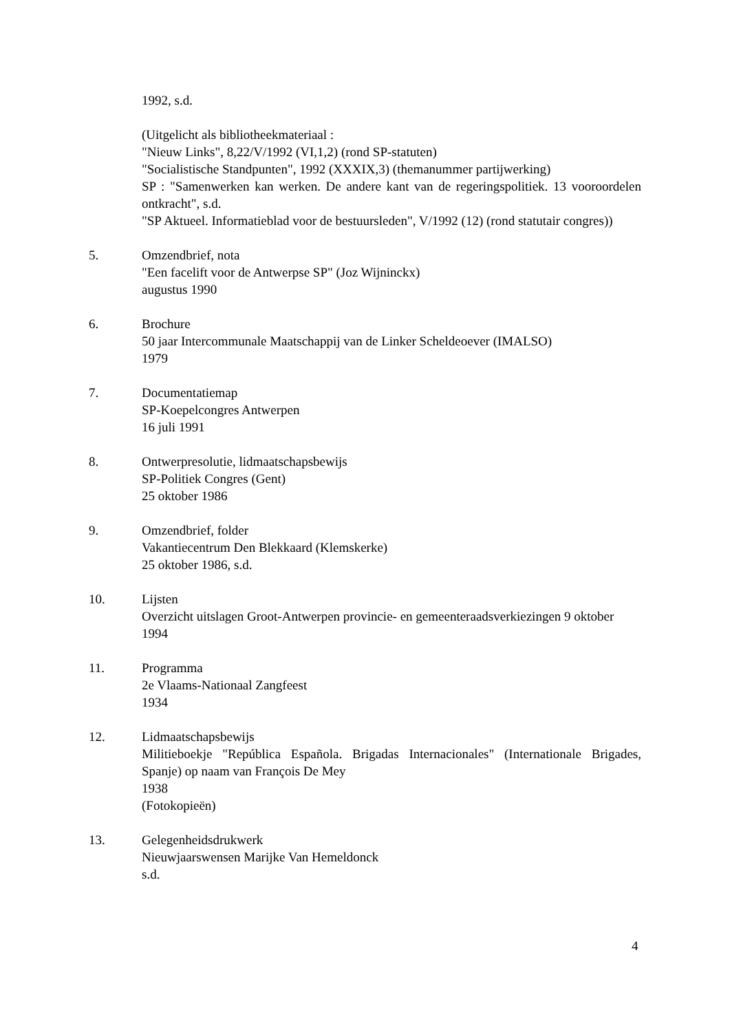1992, s.d.
(Uitgelicht als bibliotheekmateriaal :
"Nieuw Links", 8,22/V/1992 (VI,1,2) (rond SP-statuten)
"Socialistische Standpunten", 1992 (XXXIX,3) (themanummer partijwerking)
SP : "Samenwerken kan werken. De andere kant van de regeringspolitiek. 13 vooroordelen ontkracht", s.d.
"SP Aktueel. Informatieblad voor de bestuursleden", V/1992 (12) (rond statutair congres))
5. Omzendbrief, nota
"Een facelift voor de Antwerpse SP" (Joz Wijninckx)
augustus 1990
6. Brochure
50 jaar Intercommunale Maatschappij van de Linker Scheldeoever (IMALSO)
1979
7. Documentatiemap
SP-Koepelcongres Antwerpen
16 juli 1991
8. Ontwerpresolutie, lidmaatschapsbewijs
SP-Politiek Congres (Gent)
25 oktober 1986
9. Omzendbrief, folder
Vakantiecentrum Den Blekkaard (Klemskerke)
25 oktober 1986, s.d.
10. Lijsten
Overzicht uitslagen Groot-Antwerpen provincie- en gemeenteraadsverkiezingen 9 oktober
1994
11. Programma
2e Vlaams-Nationaal Zangfeest
1934
12. Lidmaatschapsbewijs
Militieboekje "República Española. Brigadas Internacionales" (Internationale Brigades, Spanje) op naam van François De Mey
1938
(Fotokopieën)
13. Gelegenheidsdrukwerk
Nieuwjaarswensen Marijke Van Hemeldonck
s.d.
4